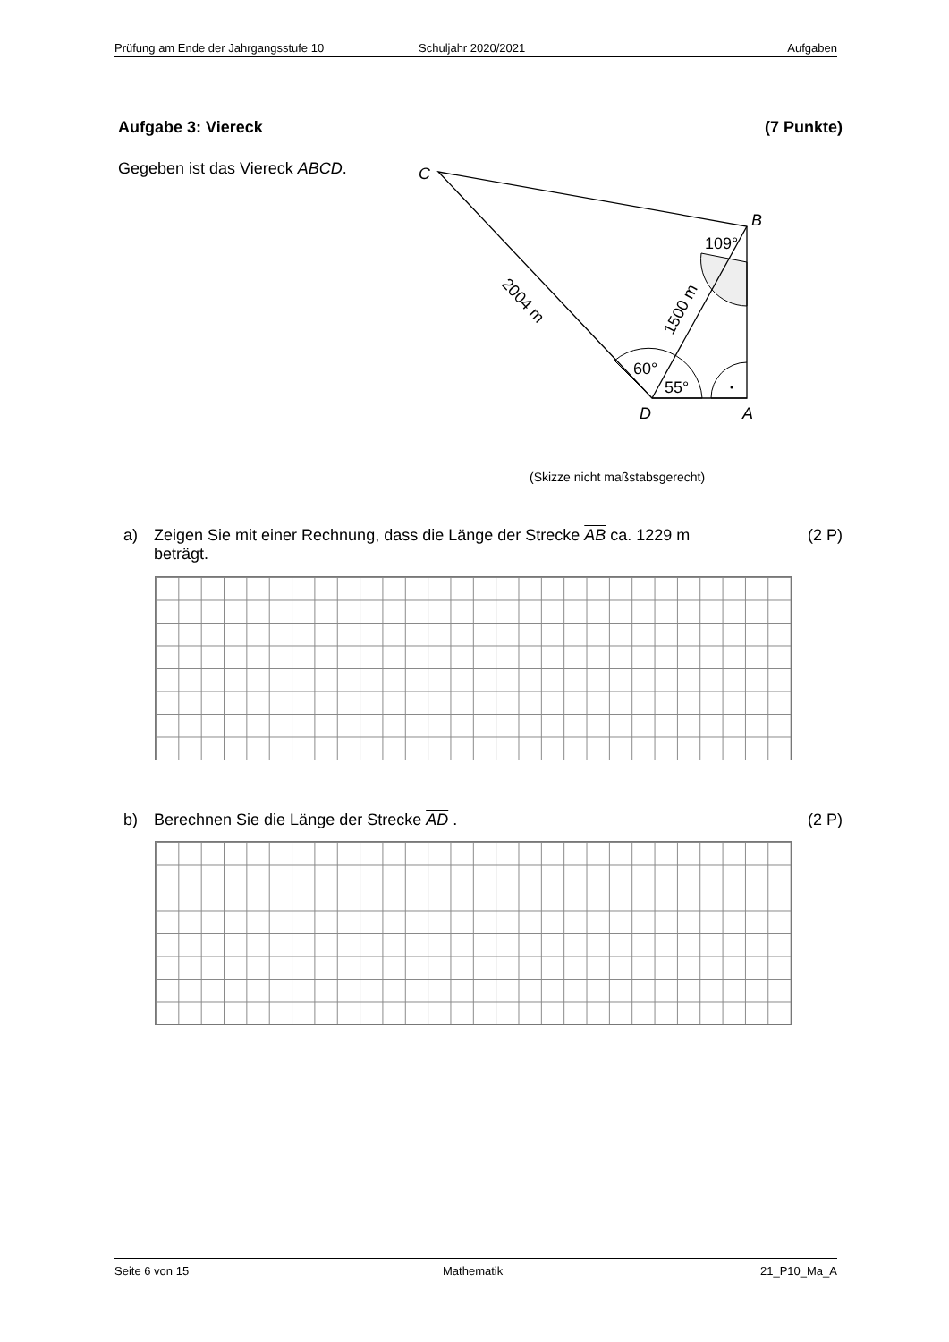Prüfung am Ende der Jahrgangsstufe 10 Schuljahr 2020/2021 Aufgaben
Aufgabe 3: Viereck (7 Punkte)
Gegeben ist das Viereck ABCD.
C
B
D
A
109°
60°
55°
2004 m
1500 m
(Skizze nicht maßstabsgerecht)
a) Zeigen Sie mit einer Rechnung, dass die Länge der Strecke AB ca. 1229 m
beträgt. (2 P)
b) Berechnen Sie die Länge der Strecke AD . (2 P)
Seite 6 von 15 Mathematik 21_P10_Ma_A